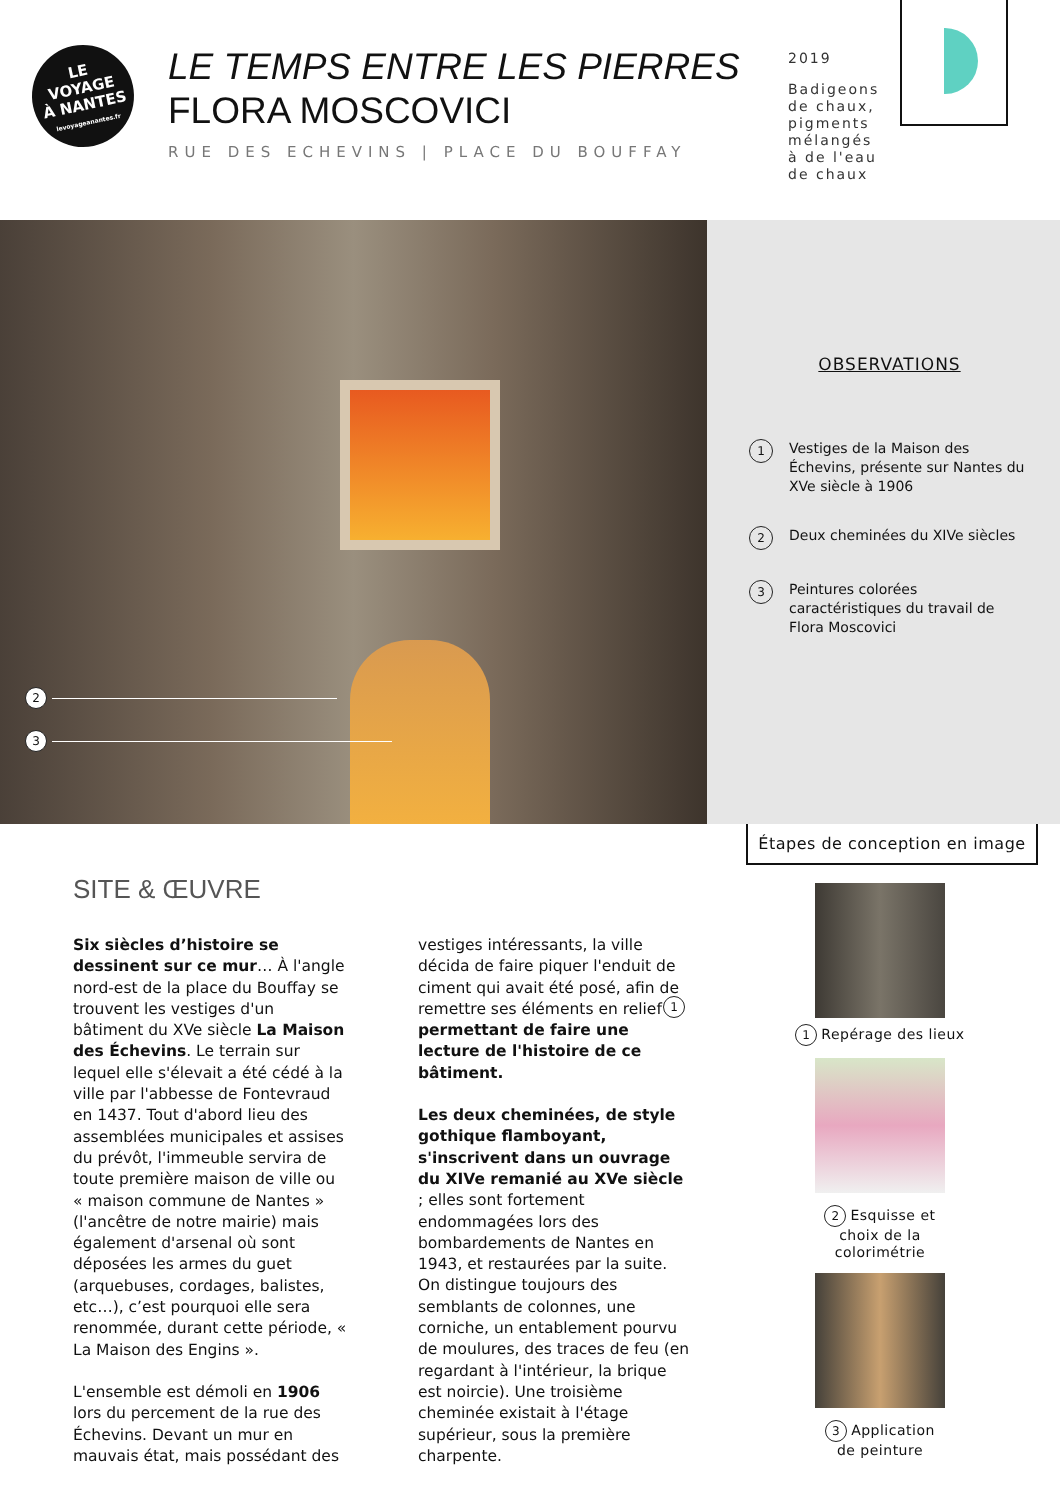LE
VOYAGE
À NANTES
levoyageanantes.fr
LE TEMPS ENTRE LES PIERRES
FLORA MOSCOVICI
RUE DES ECHEVINS | PLACE DU BOUFFAY
2019
Badigeons de chaux, pigments mélangés à de l'eau de chaux
2
3
1
OBSERVATIONS
1 Vestiges de la Maison des Échevins, présente sur Nantes du XVe siècle à 1906
2 Deux cheminées du XIVe siècles
3 Peintures colorées caractéristiques du travail de Flora Moscovici
SITE & ŒUVRE
Six siècles d’histoire se dessinent sur ce mur… À l'angle nord-est de la place du Bouffay se trouvent les vestiges d'un bâtiment du XVe siècle La Maison des Échevins. Le terrain sur lequel elle s'élevait a été cédé à la ville par l'abbesse de Fontevraud en 1437. Tout d'abord lieu des assemblées municipales et assises du prévôt, l'immeuble servira de toute première maison de ville ou « maison commune de Nantes » (l'ancêtre de notre mairie) mais également d'arsenal où sont déposées les armes du guet (arquebuses, cordages, balistes, etc…), c’est pourquoi elle sera renommée, durant cette période, « La Maison des Engins ».
L'ensemble est démoli en 1906 lors du percement de la rue des Échevins. Devant un mur en mauvais état, mais possédant des vestiges intéressants, la ville décida de faire piquer l'enduit de ciment qui avait été posé, afin de remettre ses éléments en relief permettant de faire une lecture de l'histoire de ce bâtiment.
Les deux cheminées, de style gothique flamboyant, s'inscrivent dans un ouvrage du XIVe remanié au XVe siècle ; elles sont fortement endommagées lors des bombardements de Nantes en 1943, et restaurées par la suite. On distingue toujours des semblants de colonnes, une corniche, un entablement pourvu de moulures, des traces de feu (en regardant à l'intérieur, la brique est noircie). Une troisième cheminée existait à l'étage supérieur, sous la première charpente.
Étapes de conception en image
1 Repérage des lieux
2 Esquisse et
choix de la
colorimétrie
3 Application
de peinture